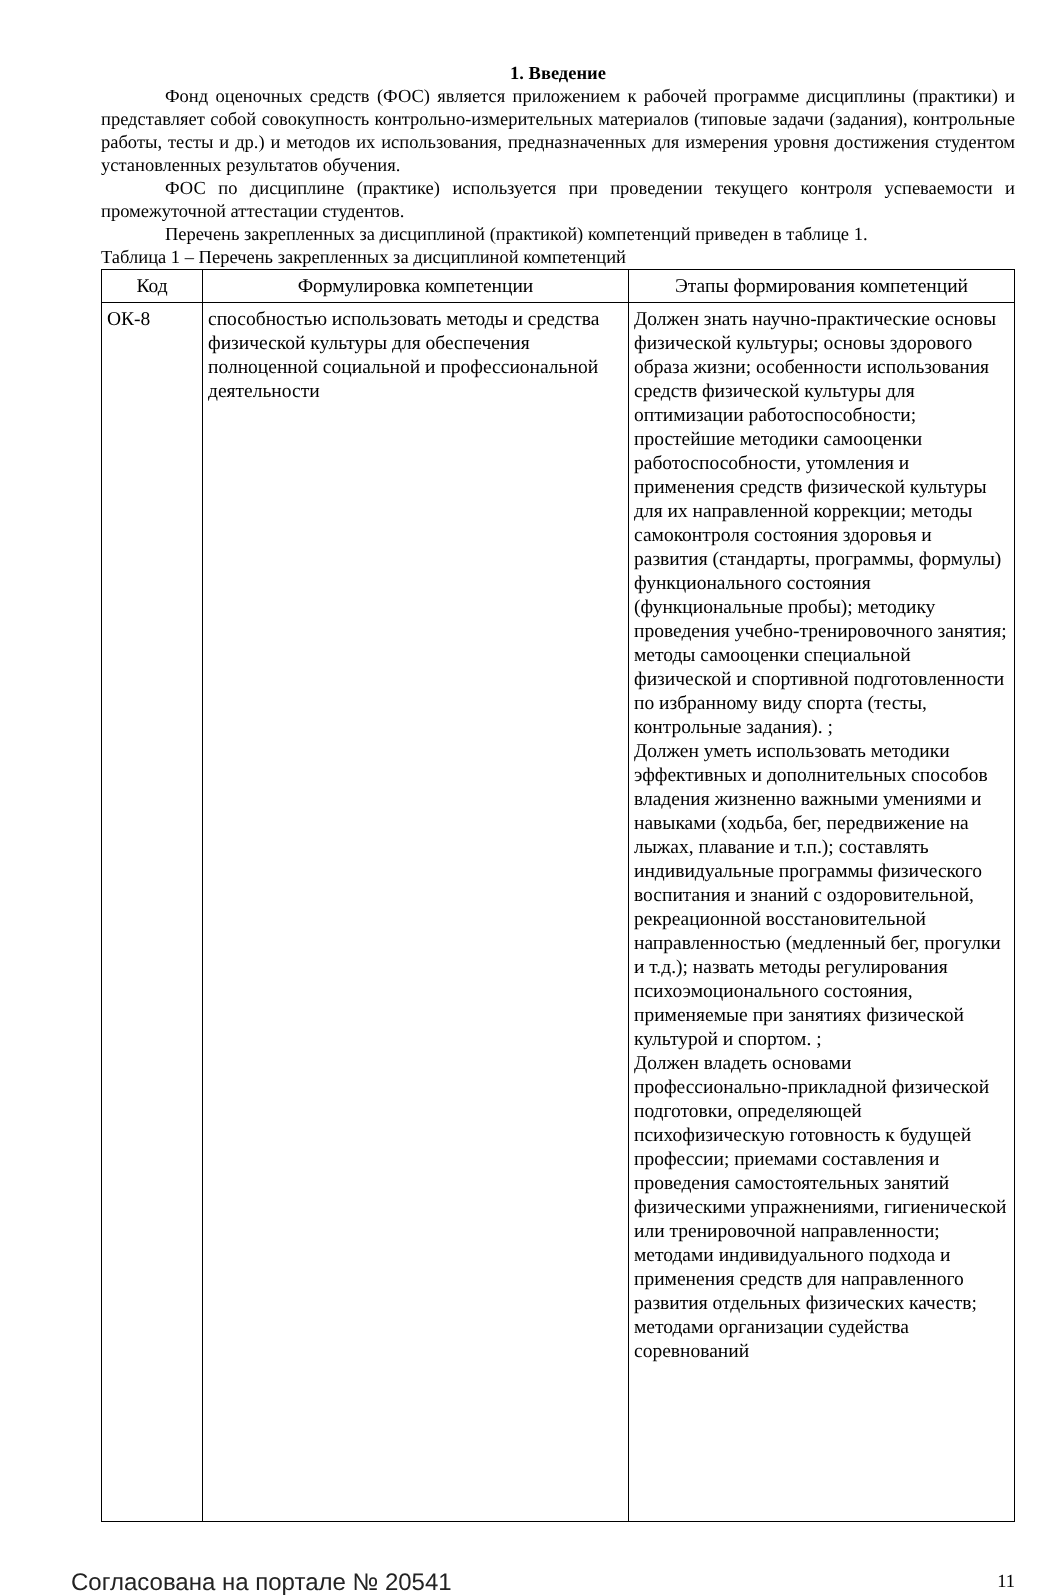1. Введение
Фонд оценочных средств (ФОС) является приложением к рабочей программе дисциплины (практики) и представляет собой совокупность контрольно-измерительных материалов (типовые задачи (задания), контрольные работы, тесты и др.) и методов их использования, предназначенных для измерения уровня достижения студентом установленных результатов обучения.
ФОС по дисциплине (практике) используется при проведении текущего контроля успеваемости и промежуточной аттестации студентов.
Перечень закрепленных за дисциплиной (практикой) компетенций приведен в таблице 1.
Таблица 1 – Перечень закрепленных за дисциплиной компетенций
| Код | Формулировка компетенции | Этапы формирования компетенций |
| --- | --- | --- |
| ОК-8 | способностью использовать методы и средства физической культуры для обеспечения полноценной социальной и профессиональной деятельности | Должен знать научно-практические основы физической культуры; основы здорового образа жизни; особенности использования средств физической культуры для оптимизации работоспособности; простейшие методики самооценки работоспособности, утомления и применения средств физической культуры для их направленной коррекции; методы самоконтроля состояния здоровья и развития (стандарты, программы, формулы) функционального состояния (функциональные пробы); методику проведения учебно-тренировочного занятия; методы самооценки специальной физической и спортивной подготовленности по избранному виду спорта (тесты, контрольные задания). ; Должен уметь использовать методики эффективных и дополнительных способов владения жизненно важными умениями и навыками (ходьба, бег, передвижение на лыжах, плавание и т.п.); составлять индивидуальные программы физического воспитания и знаний с оздоровительной, рекреационной восстановительной направленностью (медленный бег, прогулки и т.д.); назвать методы регулирования психоэмоционального состояния, применяемые при занятиях физической культурой и спортом. ; Должен владеть основами профессионально-прикладной физической подготовки, определяющей психофизическую готовность к будущей профессии; приемами составления и проведения самостоятельных занятий физическими упражнениями, гигиенической или тренировочной направленности; методами индивидуального подхода и применения средств для направленного развития отдельных физических качеств; методами организации судейства соревнований |
Согласована на портале № 20541 11